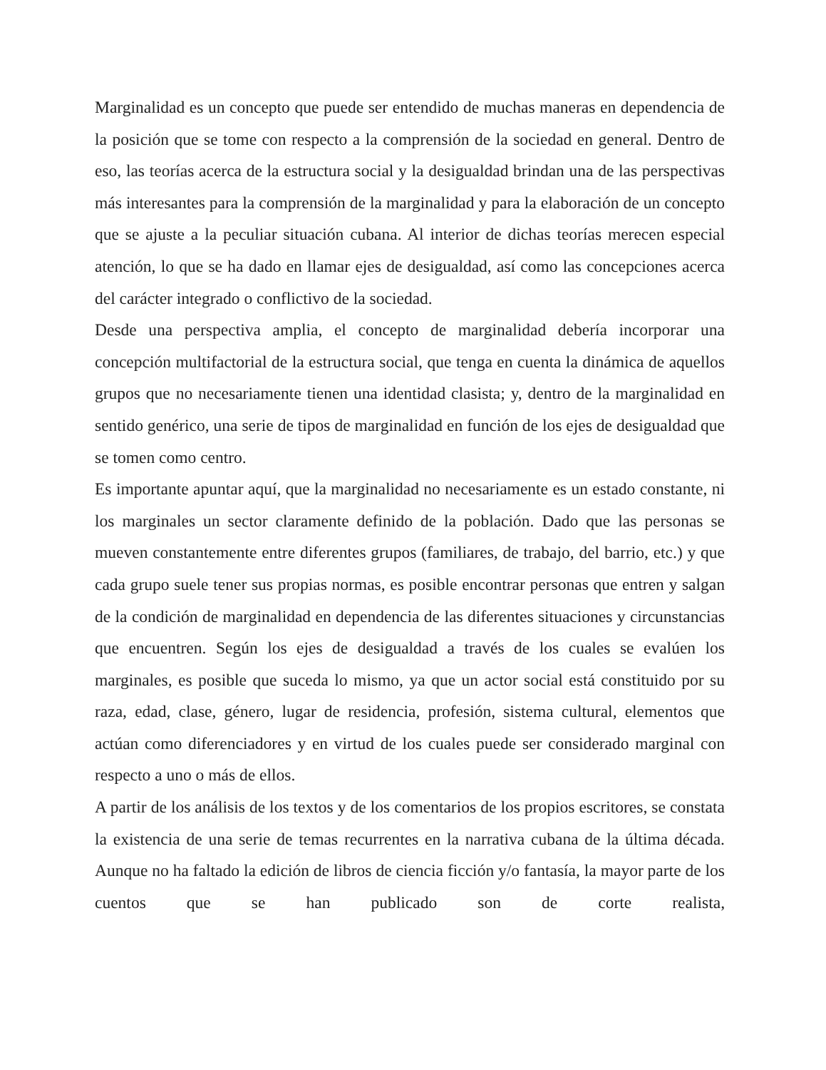Marginalidad es un concepto que puede ser entendido de muchas maneras en dependencia de la posición que se tome con respecto a la comprensión de la sociedad en general. Dentro de eso, las teorías acerca de la estructura social y la desigualdad brindan una de las perspectivas más interesantes para la comprensión de la marginalidad y para la elaboración de un concepto que se ajuste a la peculiar situación cubana. Al interior de dichas teorías merecen especial atención, lo que se ha dado en llamar ejes de desigualdad, así como las concepciones acerca del carácter integrado o conflictivo de la sociedad.
Desde una perspectiva amplia, el concepto de marginalidad debería incorporar una concepción multifactorial de la estructura social, que tenga en cuenta la dinámica de aquellos grupos que no necesariamente tienen una identidad clasista; y, dentro de la marginalidad en sentido genérico, una serie de tipos de marginalidad en función de los ejes de desigualdad que se tomen como centro.
Es importante apuntar aquí, que la marginalidad no necesariamente es un estado constante, ni los marginales un sector claramente definido de la población. Dado que las personas se mueven constantemente entre diferentes grupos (familiares, de trabajo, del barrio, etc.) y que cada grupo suele tener sus propias normas, es posible encontrar personas que entren y salgan de la condición de marginalidad en dependencia de las diferentes situaciones y circunstancias que encuentren. Según los ejes de desigualdad a través de los cuales se evalúen los marginales, es posible que suceda lo mismo, ya que un actor social está constituido por su raza, edad, clase, género, lugar de residencia, profesión, sistema cultural, elementos que actúan como diferenciadores y en virtud de los cuales puede ser considerado marginal con respecto a uno o más de ellos.
A partir de los análisis de los textos y de los comentarios de los propios escritores, se constata la existencia de una serie de temas recurrentes en la narrativa cubana de la última década. Aunque no ha faltado la edición de libros de ciencia ficción y/o fantasía, la mayor parte de los cuentos que se han publicado son de corte realista,